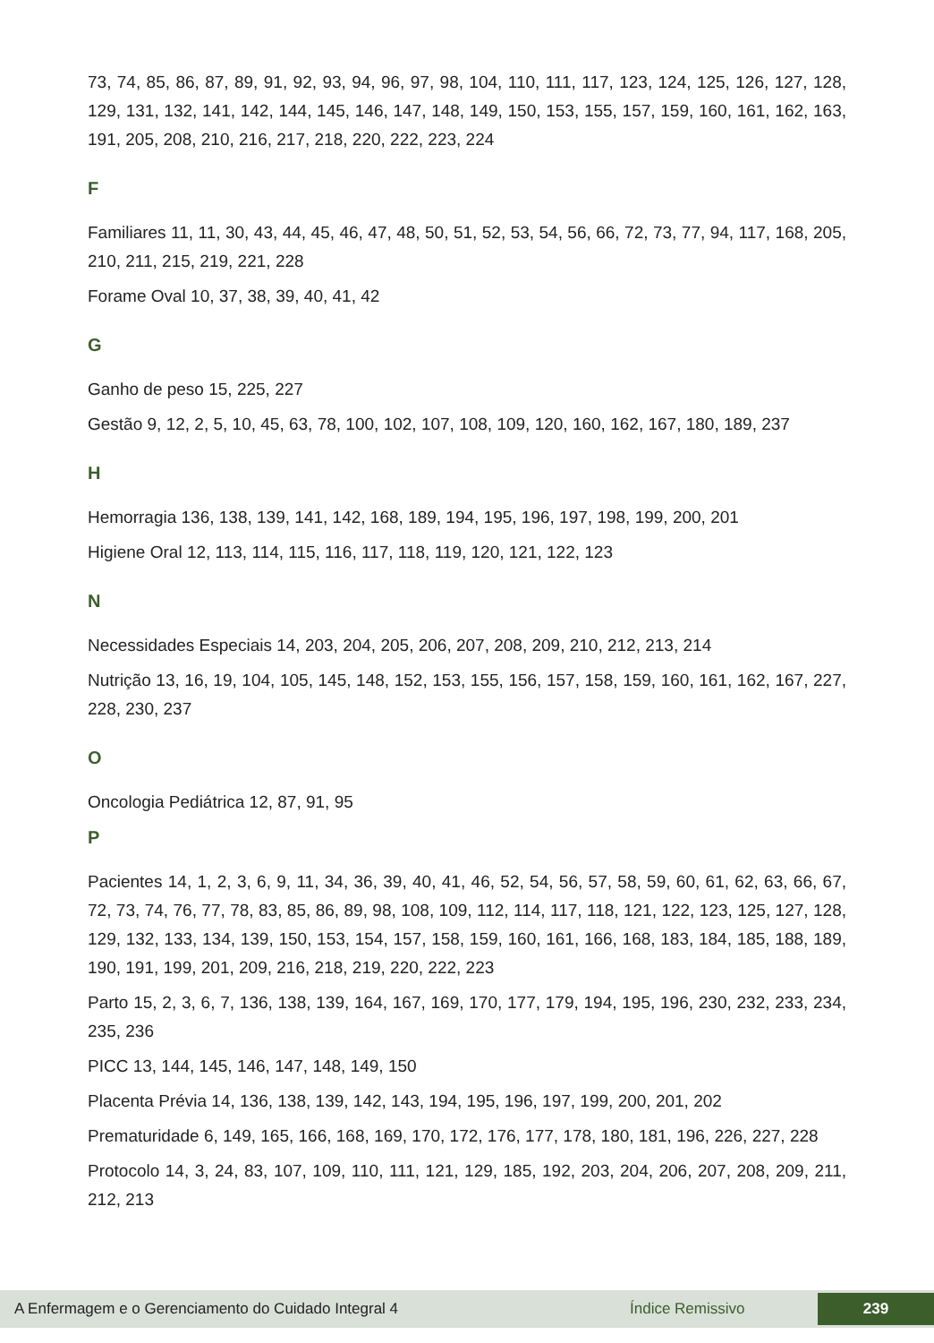73, 74, 85, 86, 87, 89, 91, 92, 93, 94, 96, 97, 98, 104, 110, 111, 117, 123, 124, 125, 126, 127, 128, 129, 131, 132, 141, 142, 144, 145, 146, 147, 148, 149, 150, 153, 155, 157, 159, 160, 161, 162, 163, 191, 205, 208, 210, 216, 217, 218, 220, 222, 223, 224
F
Familiares 11, 11, 30, 43, 44, 45, 46, 47, 48, 50, 51, 52, 53, 54, 56, 66, 72, 73, 77, 94, 117, 168, 205, 210, 211, 215, 219, 221, 228
Forame Oval 10, 37, 38, 39, 40, 41, 42
G
Ganho de peso 15, 225, 227
Gestão 9, 12, 2, 5, 10, 45, 63, 78, 100, 102, 107, 108, 109, 120, 160, 162, 167, 180, 189, 237
H
Hemorragia 136, 138, 139, 141, 142, 168, 189, 194, 195, 196, 197, 198, 199, 200, 201
Higiene Oral 12, 113, 114, 115, 116, 117, 118, 119, 120, 121, 122, 123
N
Necessidades Especiais 14, 203, 204, 205, 206, 207, 208, 209, 210, 212, 213, 214
Nutrição 13, 16, 19, 104, 105, 145, 148, 152, 153, 155, 156, 157, 158, 159, 160, 161, 162, 167, 227, 228, 230, 237
O
Oncologia Pediátrica 12, 87, 91, 95
P
Pacientes 14, 1, 2, 3, 6, 9, 11, 34, 36, 39, 40, 41, 46, 52, 54, 56, 57, 58, 59, 60, 61, 62, 63, 66, 67, 72, 73, 74, 76, 77, 78, 83, 85, 86, 89, 98, 108, 109, 112, 114, 117, 118, 121, 122, 123, 125, 127, 128, 129, 132, 133, 134, 139, 150, 153, 154, 157, 158, 159, 160, 161, 166, 168, 183, 184, 185, 188, 189, 190, 191, 199, 201, 209, 216, 218, 219, 220, 222, 223
Parto 15, 2, 3, 6, 7, 136, 138, 139, 164, 167, 169, 170, 177, 179, 194, 195, 196, 230, 232, 233, 234, 235, 236
PICC 13, 144, 145, 146, 147, 148, 149, 150
Placenta Prévia 14, 136, 138, 139, 142, 143, 194, 195, 196, 197, 199, 200, 201, 202
Prematuridade 6, 149, 165, 166, 168, 169, 170, 172, 176, 177, 178, 180, 181, 196, 226, 227, 228
Protocolo 14, 3, 24, 83, 107, 109, 110, 111, 121, 129, 185, 192, 203, 204, 206, 207, 208, 209, 211, 212, 213
A Enfermagem e o Gerenciamento do Cuidado Integral 4 Índice Remissivo 239